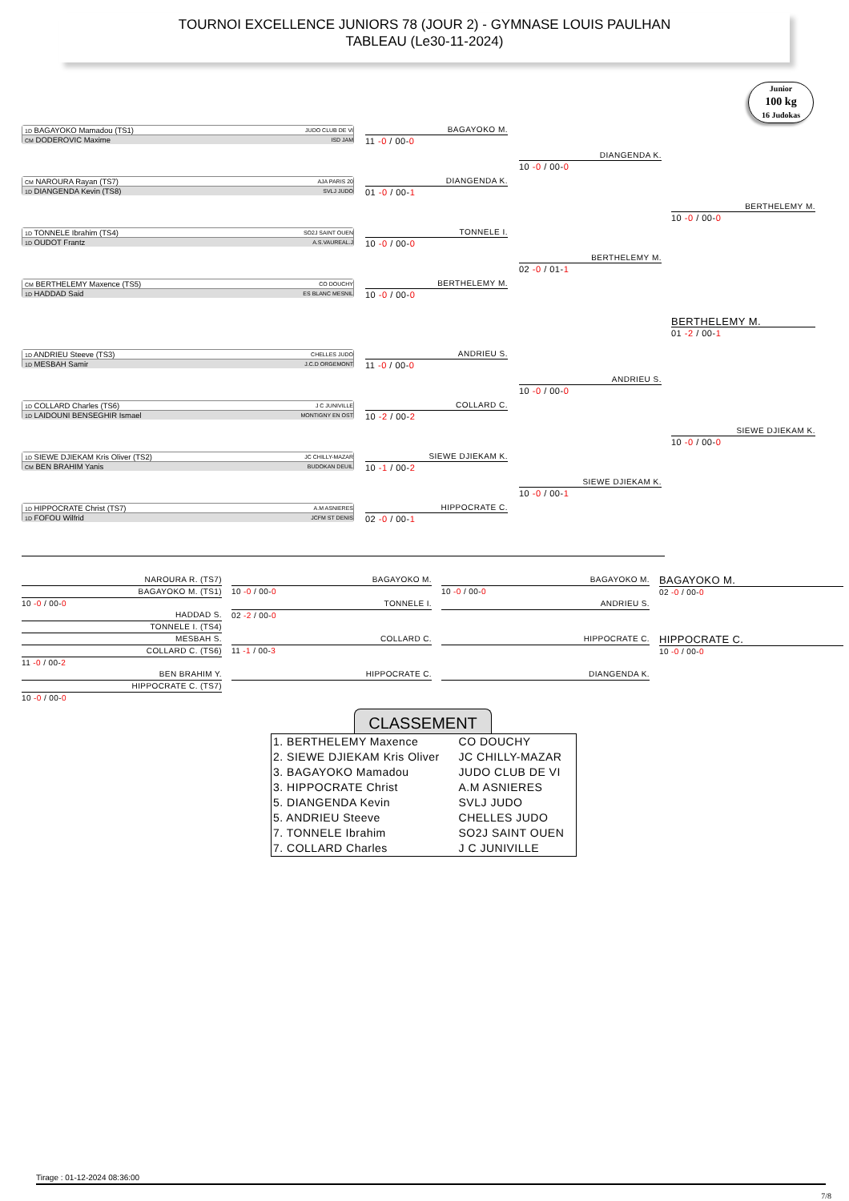TOURNOI EXCELLENCE JUNIORS 78 (JOUR 2) - GYMNASE LOUIS PAULHAN
TABLEAU (Le30-11-2024)
Junior
100 kg
16 Judokas
1D BAGAYOKO Mamadou (TS1) JUDO CLUB DE VI
CM DODEROVIC Maxime ISD JAM
BAGAYOKO M.
11 -0 / 00-0
CM NAROURA Rayan (TS7) AJA PARIS 20
1D DIANGENDA Kevin (TS8) SVLJ JUDO
DIANGENDA K.
01 -0 / 00-1
DIANGENDA K.
10 -0 / 00-0
BERTHELEMY M.
10 -0 / 00-0
1D TONNELE Ibrahim (TS4) SO2J SAINT OUEN
1D OUDOT Frantz A.S.VAUREAL.J
TONNELE I.
10 -0 / 00-0
BERTHELEMY M.
02 -0 / 01-1
CM BERTHELEMY Maxence (TS5) CO DOUCHY
1D HADDAD Said ES BLANC MESNIL
BERTHELEMY M.
10 -0 / 00-0
BERTHELEMY M.
01 -2 / 00-1
1D ANDRIEU Steeve (TS3) CHELLES JUDO
1D MESBAH Samir J.C.D ORGEMONT
ANDRIEU S.
11 -0 / 00-0
ANDRIEU S.
10 -0 / 00-0
1D COLLARD Charles (TS6) J C JUNIVILLE
1D LAIDOUNI BENSEGHIR Ismael MONTIGNY EN OST
COLLARD C.
10 -2 / 00-2
SIEWE DJIEKAM K.
10 -0 / 00-0
1D SIEWE DJIEKAM Kris Oliver (TS2) JC CHILLY-MAZAR
CM BEN BRAHIM Yanis BUDOKAN DEUIL
SIEWE DJIEKAM K.
10 -1 / 00-2
SIEWE DJIEKAM K.
10 -0 / 00-1
1D HIPPOCRATE Christ (TS7) A.M ASNIERES
1D FOFOU Wilfrid JCFM ST DENIS
HIPPOCRATE C.
02 -0 / 00-1
NAROURA R. (TS7)
BAGAYOKO M. (TS1)
BAGAYOKO M.
10 -0 / 00-0
BAGAYOKO M.
10 -0 / 00-0
BAGAYOKO M.
02 -0 / 00-0
10 -0 / 00-0
HADDAD S.
TONNELE I. (TS4)
TONNELE I.
02 -2 / 00-0
ANDRIEU S.
MESBAH S.
COLLARD C. (TS6)
11 -0 / 00-2
COLLARD C.
11 -1 / 00-3
HIPPOCRATE C.
HIPPOCRATE C.
10 -0 / 00-0
BEN BRAHIM Y.
HIPPOCRATE C. (TS7)
10 -0 / 00-0
HIPPOCRATE C.
DIANGENDA K.
CLASSEMENT
| 1. BERTHELEMY Maxence | CO DOUCHY |
| 2. SIEWE DJIEKAM Kris Oliver | JC CHILLY-MAZAR |
| 3. BAGAYOKO Mamadou | JUDO CLUB DE VI |
| 3. HIPPOCRATE Christ | A.M ASNIERES |
| 5. DIANGENDA Kevin | SVLJ JUDO |
| 5. ANDRIEU Steeve | CHELLES JUDO |
| 7. TONNELE Ibrahim | SO2J SAINT OUEN |
| 7. COLLARD Charles | J C JUNIVILLE |
Tirage : 01-12-2024 08:36:00
7/8